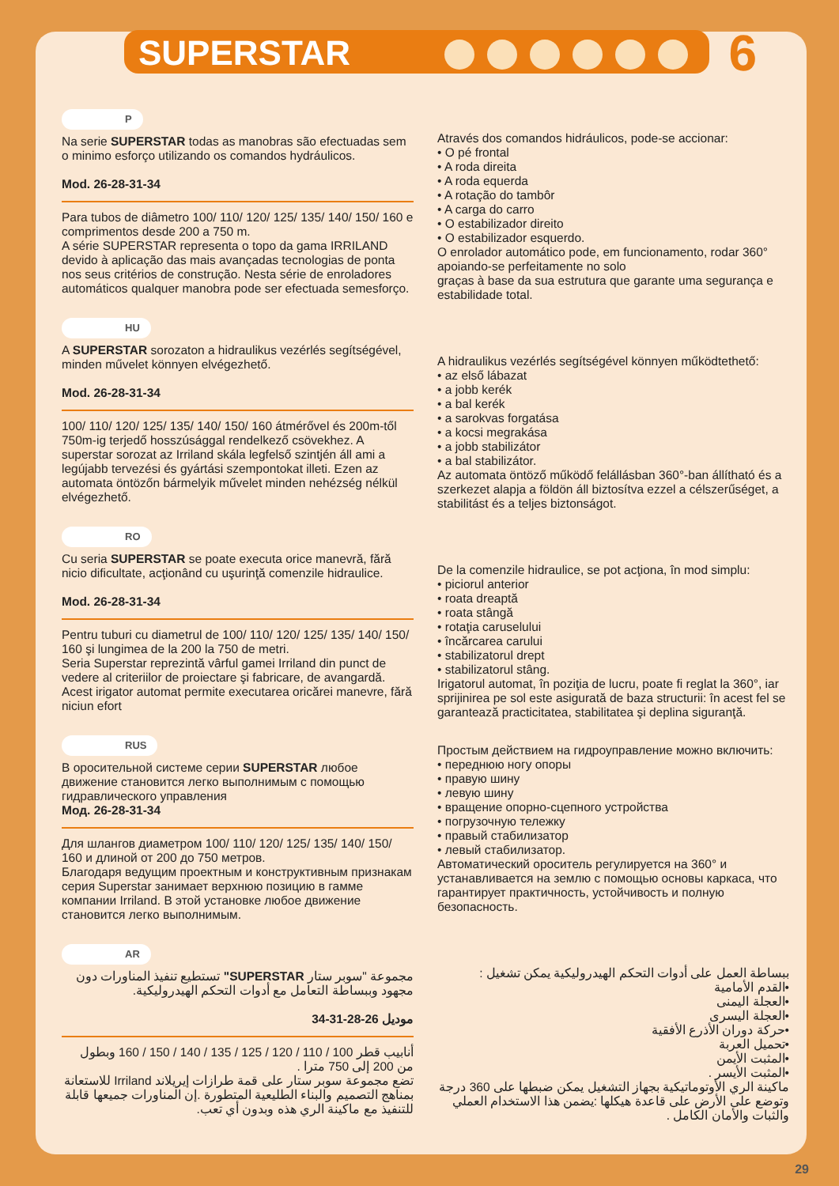SUPERSTAR
6
P
Na serie SUPERSTAR todas as manobras são efectuadas sem o minimo esforço utilizando os comandos hydráulicos.
Mod. 26-28-31-34
Para tubos de diâmetro 100/ 110/ 120/ 125/ 135/ 140/ 150/ 160 e comprimentos desde 200 a 750 m.
A série SUPERSTAR representa o topo da gama IRRILAND devido à aplicação das mais avançadas tecnologias de ponta nos seus critérios de construção. Nesta série de enroladores automáticos qualquer manobra pode ser efectuada semesforço.
Através dos comandos hidráulicos, pode-se accionar:
• O pé frontal
• A roda direita
• A roda equerda
• A rotação do tambôr
• A carga do carro
• O estabilizador direito
• O estabilizador esquerdo.
O enrolador automático pode, em funcionamento, rodar 360° apoiando-se perfeitamente no solo
graças à base da sua estrutura que garante uma segurança e estabilidade total.
HU
A SUPERSTAR sorozaton a hidraulikus vezérlés segítségével, minden művelet könnyen elvégezhető.
Mod. 26-28-31-34
100/ 110/ 120/ 125/ 135/ 140/ 150/ 160 átmérővel és 200m-től 750m-ig terjedő hosszúsággal rendelkező csövekhez. A superstar sorozat az Irriland skála legfelső szintjén áll ami a legújabb tervezési és gyártási szempontokat illeti. Ezen az automata öntözőn bármelyik művelet minden nehézség nélkül elvégezhető.
A hidraulikus vezérlés segítségével könnyen működtethető:
• az első lábazat
• a jobb kerék
• a bal kerék
• a sarokvas forgatása
• a kocsi megrakása
• a jobb stabilizátor
• a bal stabilizátor.
Az automata öntöző működő felállásban 360°-ban állítható és a szerkezet alapja a földön áll biztosítva ezzel a célszerűséget, a stabilitást és a teljes biztonságot.
RO
Cu seria SUPERSTAR se poate executa orice manevră, fără nicio dificultate, acţionând cu uşurinţă comenzile hidraulice.
Mod. 26-28-31-34
Pentru tuburi cu diametrul de 100/ 110/ 120/ 125/ 135/ 140/ 150/ 160 şi lungimea de la 200 la 750 de metri.
Seria Superstar reprezintă vârful gamei Irriland din punct de vedere al criteriilor de proiectare şi fabricare, de avangardă. Acest irigator automat permite executarea oricărei manevre, fără niciun efort
De la comenzile hidraulice, se pot acţiona, în mod simplu:
• piciorul anterior
• roata dreaptă
• roata stângă
• rotaţia caruselului
• încărcarea carului
• stabilizatorul drept
• stabilizatorul stâng.
Irigatorul automat, în poziţia de lucru, poate fi reglat la 360°, iar sprijinirea pe sol este asigurată de baza structurii: în acest fel se garantează practicitatea, stabilitatea şi deplina siguranţă.
RUS
В оросительной системе серии SUPERSTAR любое движение становится легко выполнимым с помощью гидравлического управления
Мод. 26-28-31-34
Для шлангов диаметром 100/ 110/ 120/ 125/ 135/ 140/ 150/ 160 и длиной от 200 до 750 метров.
Благодаря ведущим проектным и конструктивным признакам серия Superstar занимает верхнюю позицию в гамме компании Irriland. В этой установке любое движение становится легко выполнимым.
Простым действием на гидроуправление можно включить:
• переднюю ногу опоры
• правую шину
• левую шину
• вращение опорно-сцепного устройства
• погрузочную тележку
• правый стабилизатор
• левый стабилизатор.
Автоматический ороситель регулируется на 360° и устанавливается на землю с помощью основы каркаса, что гарантирует практичность, устойчивость и полную безопасность.
AR
مجموعة "سوبر ستار SUPERSTAR" تستطيع تنفيذ المناورات دون مجهود وببساطة التعامل مع أدوات التحكم الهيدروليكية.
موديل 26-28-31-34
أنابيب قطر 100 / 110 / 120 / 125 / 135 / 140 / 150 / 160 وبطول من 200 إلى 750 مترا .
تضع مجموعة سوبر ستار على قمة طرازات إيريلاند Irriland للاستعانة بمناهج التصميم والبناء الطليعية المتطورة .إن المناورات جميعها قابلة للتنفيذ مع ماكينة الري هذه وبدون أي تعب.
ببساطة العمل على أدوات التحكم الهيدروليكية يمكن تشغيل :
•القدم الأمامية
•العجلة اليمنى
•العجلة اليسرى
•حركة دوران الأذرع الأفقية
•تحميل العربة
•المثبت الأيمن
•المثبت الأيسر .
ماكينة الري الأوتوماتيكية بجهاز التشغيل يمكن ضبطها على 360 درجة وتوضع على الأرض على قاعدة هيكلها :يضمن هذا الاستخدام العملي والثبات والأمان الكامل .
29